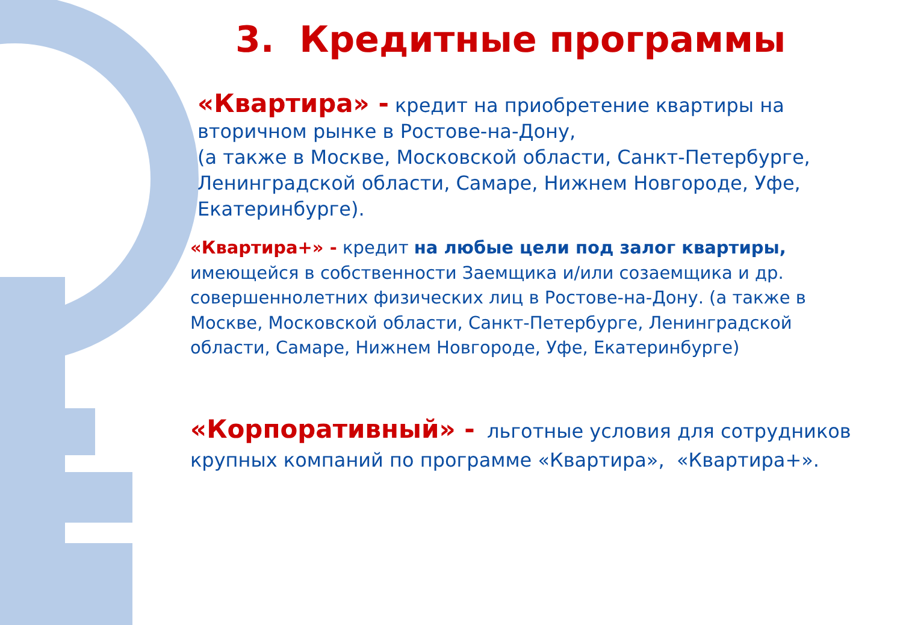3. Кредитные программы
«Квартира» - кредит на приобретение квартиры на вторичном рынке в Ростове-на-Дону,
(а также в Москве, Московской области, Санкт-Петербурге, Ленинградской области, Самаре, Нижнем Новгороде, Уфе, Екатеринбурге).
«Квартира+» - кредит на любые цели под залог квартиры, имеющейся в собственности Заемщика и/или созаемщика и др. совершеннолетних физических лиц в Ростове-на-Дону. (а также в Москве, Московской области, Санкт-Петербурге, Ленинградской области, Самаре, Нижнем Новгороде, Уфе, Екатеринбурге)
«Корпоративный» - льготные условия для сотрудников крупных компаний по программе «Квартира», «Квартира+».